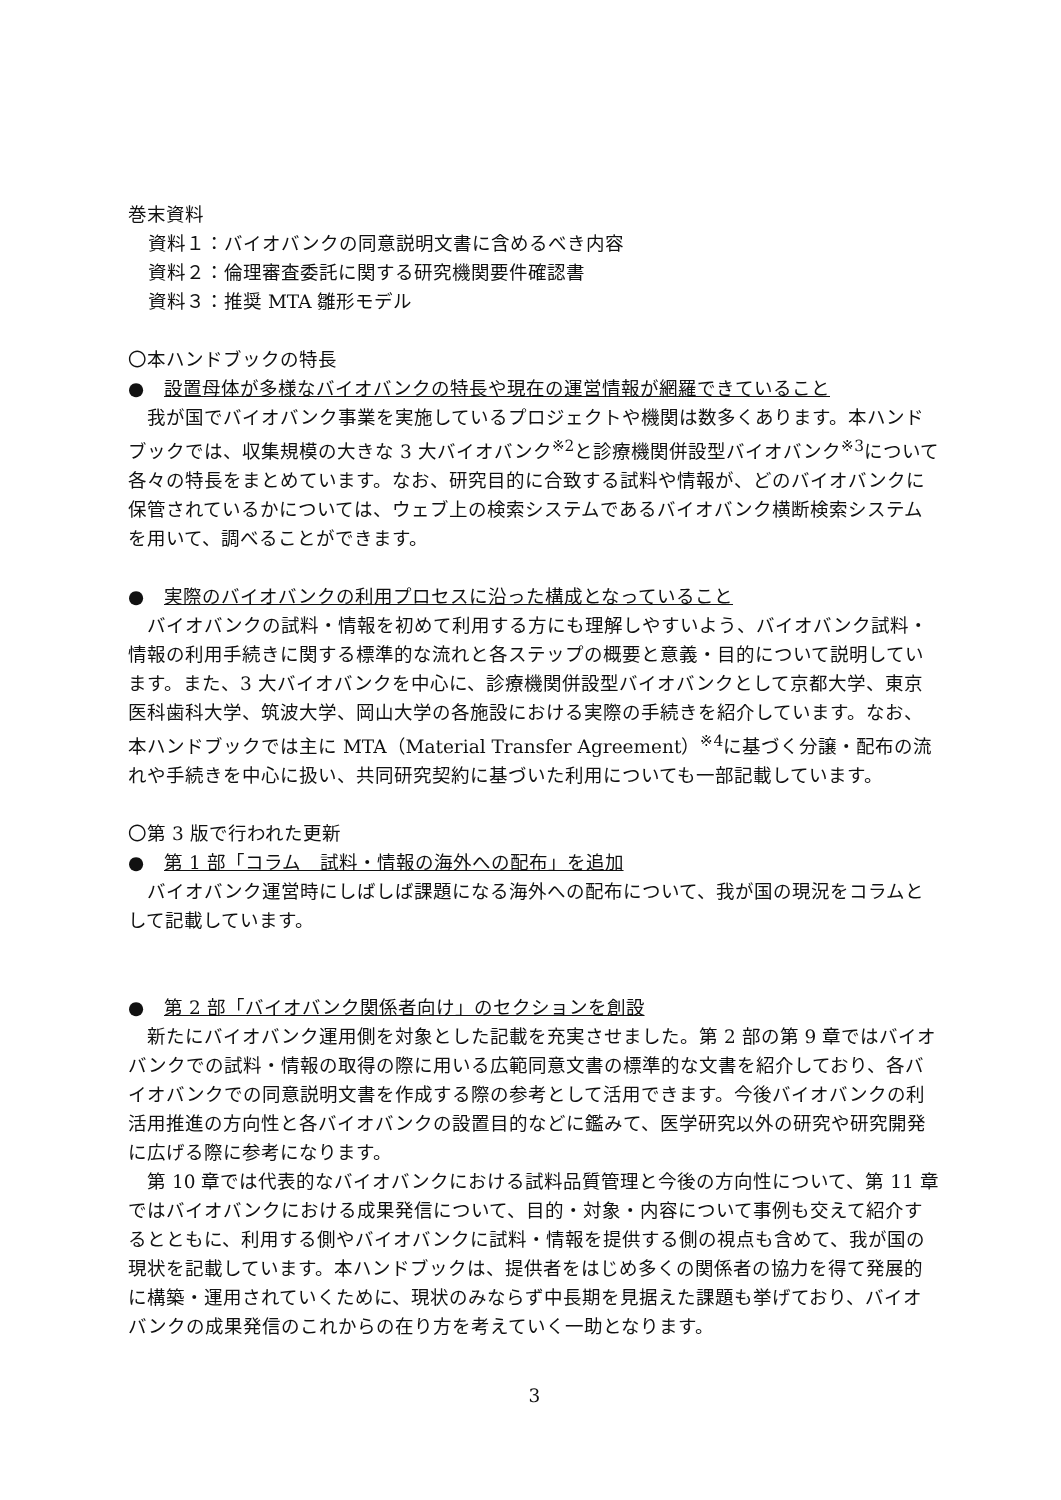巻末資料
資料１：バイオバンクの同意説明文書に含めるべき内容
資料２：倫理審査委託に関する研究機関要件確認書
資料３：推奨 MTA 雛形モデル
〇本ハンドブックの特長
● 設置母体が多様なバイオバンクの特長や現在の運営情報が網羅できていること
　我が国でバイオバンク事業を実施しているプロジェクトや機関は数多くあります。本ハンドブックでは、収集規模の大きな 3 大バイオバンク<sup>※2</sup>と診療機関併設型バイオバンク<sup>※3</sup>について各々の特長をまとめています。なお、研究目的に合致する試料や情報が、どのバイオバンクに保管されているかについては、ウェブ上の検索システムであるバイオバンク横断検索システムを用いて、調べることができます。
● 実際のバイオバンクの利用プロセスに沿った構成となっていること
　バイオバンクの試料・情報を初めて利用する方にも理解しやすいよう、バイオバンク試料・情報の利用手続きに関する標準的な流れと各ステップの概要と意義・目的について説明しています。また、3 大バイオバンクを中心に、診療機関併設型バイオバンクとして京都大学、東京医科歯科大学、筑波大学、岡山大学の各施設における実際の手続きを紹介しています。なお、本ハンドブックでは主に MTA（Material Transfer Agreement）<sup>※4</sup>に基づく分譲・配布の流れや手続きを中心に扱い、共同研究契約に基づいた利用についても一部記載しています。
〇第 3 版で行われた更新
● 第 1 部「コラム　試料・情報の海外への配布」を追加
　バイオバンク運営時にしばしば課題になる海外への配布について、我が国の現況をコラムとして記載しています。
● 第 2 部「バイオバンク関係者向け」のセクションを創設
　新たにバイオバンク運用側を対象とした記載を充実させました。第 2 部の第 9 章ではバイオバンクでの試料・情報の取得の際に用いる広範同意文書の標準的な文書を紹介しており、各バイオバンクでの同意説明文書を作成する際の参考として活用できます。今後バイオバンクの利活用推進の方向性と各バイオバンクの設置目的などに鑑みて、医学研究以外の研究や研究開発に広げる際に参考になります。
　第 10 章では代表的なバイオバンクにおける試料品質管理と今後の方向性について、第 11 章ではバイオバンクにおける成果発信について、目的・対象・内容について事例も交えて紹介するとともに、利用する側やバイオバンクに試料・情報を提供する側の視点も含めて、我が国の現状を記載しています。本ハンドブックは、提供者をはじめ多くの関係者の協力を得て発展的に構築・運用されていくために、現状のみならず中長期を見据えた課題も挙げており、バイオバンクの成果発信のこれからの在り方を考えていく一助となります。
3